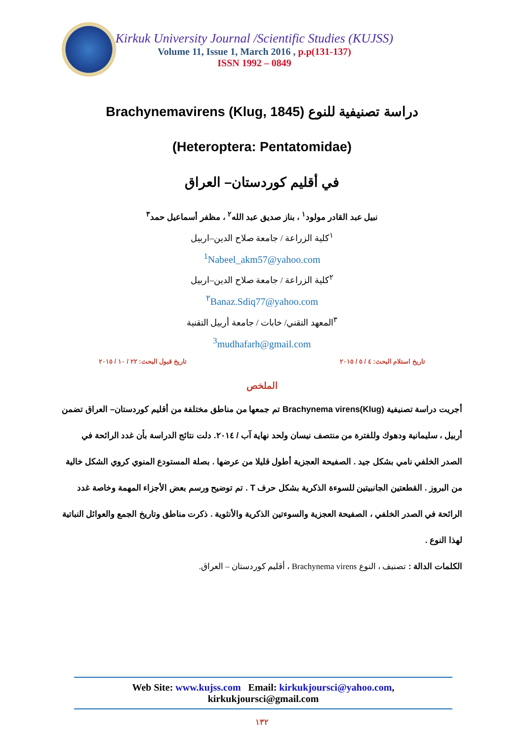Kirkuk University Journal /Scientific Studies (KUJSS)
Volume 11, Issue 1, March 2016 , p.p(131-137)
ISSN 1992 – 0849
دراسة تصنيفية للنوع (Brachynemavirens (Klug, 1845
(Heteroptera: Pentatomidae)
في أقليم كوردستان– العراق
نبيل عبد القادر مولود<sup>١</sup> ، بناز صديق عبد الله<sup>٢</sup> ، مظفر أسماعيل حمد<sup>٣</sup>
<sup>١</sup> كلية الزراعة / جامعة صلاح الدين–اربيل
<sup>1</sup> Nabeel_akm57@yahoo.com
<sup>٢</sup> كلية الزراعة / جامعة صلاح الدين–اربيل
<sup>٢</sup> Banaz.Sdiq77@yahoo.com
<sup>٣</sup> المعهد التقني/ خابات / جامعة أربيل التقنية
<sup>3</sup> mudhafarh@gmail.com
تاريخ استلام البحث: ٤ / ٥ / ٢٠١٥ تاريخ قبول البحث: ٢٢ / ١٠ / ٢٠١٥
الملخص
أجريت دراسة تصنيفية Brachynema virens(Klug) تم جمعها من مناطق مختلفة من أقليم كوردستان– العراق تضمن أربيل ، سليمانية ودهوك وللفترة من منتصف نيسان ولحد نهاية آب / ٢٠١٤. دلت نتائج الدراسة بأن غدد الرائحة في الصدر الخلفي نامي بشكل جيد . الصفيحة العجزية أطول قليلا من عرضها . بصلة المستودع المنوي كروي الشكل خالية من البروز . القطعتين الجانبيتين للسوءة الذكرية بشكل حرف T . تم توضيح ورسم بعض الأجزاء المهمة وخاصة غدد الرائحة في الصدر الخلفي ، الصفيحة العجزية والسوءتين الذكرية والأنثوية . ذكرت مناطق وتاريخ الجمع والعوائل النباتية لهذا النوع .
الكلمات الدالة : تصنيف ، النوع Brachynema virens ، أقليم كوردستان – العراق.
Web Site: www.kujss.com Email: kirkukjoursci@yahoo.com,
kirkukjoursci@gmail.com
١٣٢